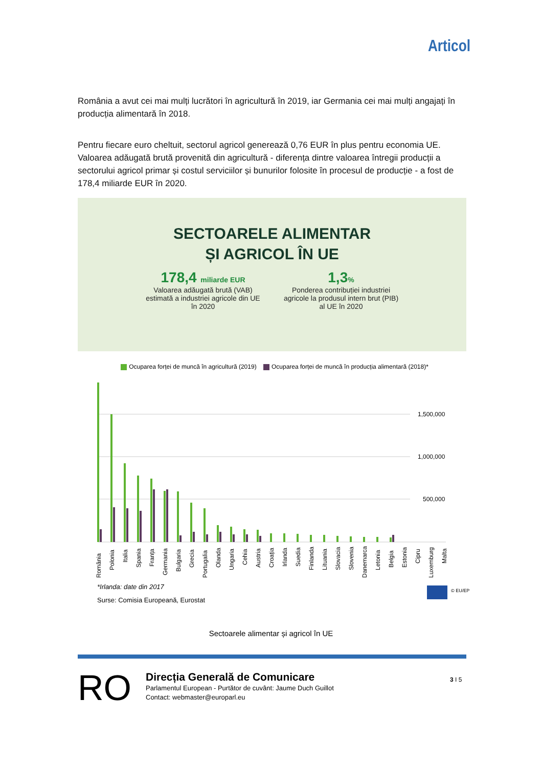Articol
România a avut cei mai mulți lucrători în agricultură în 2019, iar Germania cei mai mulți angajați în producția alimentară în 2018.
Pentru fiecare euro cheltuit, sectorul agricol generează 0,76 EUR în plus pentru economia UE. Valoarea adăugată brută provenită din agricultură - diferența dintre valoarea întregii producții a sectorului agricol primar și costul serviciilor și bunurilor folosite în procesul de producție - a fost de 178,4 miliarde EUR în 2020.
SECTOARELE ALIMENTAR
ȘI AGRICOL ÎN UE
178,4 miliarde EUR
Valoarea adăugată brută (VAB) estimată a industriei agricole din UE în 2020
1,3%
Ponderea contribuției industriei agricole la produsul intern brut (PIB) al UE în 2020
Ocuparea forței de muncă în agricultură (2019) Ocuparea forței de muncă în producția alimentară (2018)*
1,500,000
1,000,000
500,000
România
Polonia
Italia
Spania
Franța
Germania
Bulgaria
Grecia
Portugalia
Olanda
Ungaria
Cehia
Austria
Croația
Irlanda
Suedia
Finlanda
Lituania
Slovacia
Slovenia
Danemarca
Letonia
Belgia
Estonia
Cipru
Luxemburg
Malta
*Irlanda: date din 2017
Surse: Comisia Europeană, Eurostat
© EU/EP
Sectoarele alimentar și agricol în UE
RO
Direcția Generală de Comunicare
Parlamentul European - Purtător de cuvânt: Jaume Duch Guillot
Contact: webmaster@europarl.eu
3 I 5